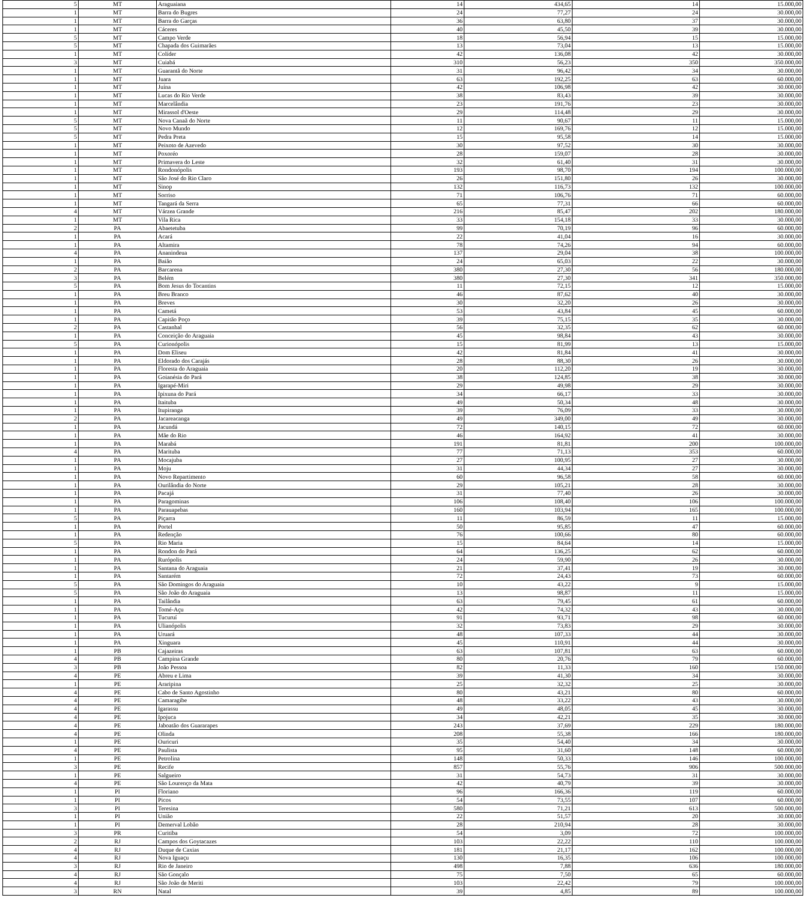| 5 | MT | Araguaiana | 14 | 434,65 | 14 | 15.000,00 |
| 1 | MT | Barra do Bugres | 24 | 77,27 | 24 | 30.000,00 |
| 1 | MT | Barra do Garças | 36 | 63,80 | 37 | 30.000,00 |
| 1 | MT | Cáceres | 40 | 45,50 | 39 | 30.000,00 |
| 5 | MT | Campo Verde | 18 | 56,94 | 15 | 15.000,00 |
| 5 | MT | Chapada dos Guimarães | 13 | 73,04 | 13 | 15.000,00 |
| 1 | MT | Colíder | 42 | 136,08 | 42 | 30.000,00 |
| 3 | MT | Cuiabá | 310 | 56,23 | 350 | 350.000,00 |
| 1 | MT | Guarantã do Norte | 31 | 96,42 | 34 | 30.000,00 |
| 1 | MT | Juara | 63 | 192,25 | 63 | 60.000,00 |
| 1 | MT | Juína | 42 | 106,98 | 42 | 30.000,00 |
| 1 | MT | Lucas do Rio Verde | 38 | 83,43 | 39 | 30.000,00 |
| 1 | MT | Marcelândia | 23 | 191,76 | 23 | 30.000,00 |
| 1 | MT | Mirassol d'Oeste | 29 | 114,48 | 29 | 30.000,00 |
| 5 | MT | Nova Canaã do Norte | 11 | 90,67 | 11 | 15.000,00 |
| 5 | MT | Novo Mundo | 12 | 169,76 | 12 | 15.000,00 |
| 5 | MT | Pedra Preta | 15 | 95,58 | 14 | 15.000,00 |
| 1 | MT | Peixoto de Azevedo | 30 | 97,52 | 30 | 30.000,00 |
| 1 | MT | Poxoréo | 28 | 159,07 | 28 | 30.000,00 |
| 1 | MT | Primavera do Leste | 32 | 61,40 | 31 | 30.000,00 |
| 1 | MT | Rondonópolis | 193 | 98,70 | 194 | 100.000,00 |
| 1 | MT | São José do Rio Claro | 26 | 151,80 | 26 | 30.000,00 |
| 1 | MT | Sinop | 132 | 116,73 | 132 | 100.000,00 |
| 1 | MT | Sorriso | 71 | 106,76 | 71 | 60.000,00 |
| 1 | MT | Tangará da Serra | 65 | 77,31 | 66 | 60.000,00 |
| 4 | MT | Várzea Grande | 216 | 85,47 | 202 | 180.000,00 |
| 1 | MT | Vila Rica | 33 | 154,18 | 33 | 30.000,00 |
| 2 | PA | Abaetetuba | 99 | 70,19 | 96 | 60.000,00 |
| 1 | PA | Acará | 22 | 41,04 | 16 | 30.000,00 |
| 1 | PA | Altamira | 78 | 74,26 | 94 | 60.000,00 |
| 4 | PA | Ananindeua | 137 | 29,04 | 38 | 100.000,00 |
| 1 | PA | Baião | 24 | 65,03 | 22 | 30.000,00 |
| 2 | PA | Barcarena | 380 | 27,30 | 56 | 180.000,00 |
| 3 | PA | Belém | 380 | 27,30 | 341 | 350.000,00 |
| 5 | PA | Bom Jesus do Tocantins | 11 | 72,15 | 12 | 15.000,00 |
| 1 | PA | Breu Branco | 46 | 87,62 | 40 | 30.000,00 |
| 1 | PA | Breves | 30 | 32,20 | 26 | 30.000,00 |
| 1 | PA | Cametá | 53 | 43,84 | 45 | 60.000,00 |
| 1 | PA | Capitão Poço | 39 | 75,15 | 35 | 30.000,00 |
| 2 | PA | Castanhal | 56 | 32,35 | 62 | 60.000,00 |
| 1 | PA | Conceição do Araguaia | 45 | 98,84 | 43 | 30.000,00 |
| 5 | PA | Curionópolis | 15 | 81,99 | 13 | 15.000,00 |
| 1 | PA | Dom Eliseu | 42 | 81,84 | 41 | 30.000,00 |
| 1 | PA | Eldorado dos Carajás | 28 | 88,30 | 26 | 30.000,00 |
| 1 | PA | Floresta do Araguaia | 20 | 112,20 | 19 | 30.000,00 |
| 1 | PA | Goianésia do Pará | 38 | 124,85 | 38 | 30.000,00 |
| 1 | PA | Igarapé-Miri | 29 | 49,98 | 29 | 30.000,00 |
| 1 | PA | Ipixuna do Pará | 34 | 66,17 | 33 | 30.000,00 |
| 1 | PA | Itaituba | 49 | 50,34 | 48 | 30.000,00 |
| 1 | PA | Itupiranga | 39 | 76,09 | 33 | 30.000,00 |
| 2 | PA | Jacareacanga | 49 | 349,00 | 49 | 30.000,00 |
| 1 | PA | Jacundá | 72 | 140,15 | 72 | 60.000,00 |
| 1 | PA | Mãe do Rio | 46 | 164,92 | 41 | 30.000,00 |
| 1 | PA | Marabá | 191 | 81,81 | 200 | 100.000,00 |
| 4 | PA | Marituba | 77 | 71,13 | 353 | 60.000,00 |
| 1 | PA | Mocajuba | 27 | 100,95 | 27 | 30.000,00 |
| 1 | PA | Moju | 31 | 44,34 | 27 | 30.000,00 |
| 1 | PA | Novo Repartimento | 60 | 96,58 | 58 | 60.000,00 |
| 1 | PA | Ourilândia do Norte | 29 | 105,21 | 28 | 30.000,00 |
| 1 | PA | Pacajá | 31 | 77,40 | 26 | 30.000,00 |
| 1 | PA | Paragominas | 106 | 108,40 | 106 | 100.000,00 |
| 1 | PA | Parauapebas | 160 | 103,94 | 165 | 100.000,00 |
| 5 | PA | Piçarra | 11 | 86,59 | 11 | 15.000,00 |
| 1 | PA | Portel | 50 | 95,85 | 47 | 60.000,00 |
| 1 | PA | Redenção | 76 | 100,66 | 80 | 60.000,00 |
| 5 | PA | Rio Maria | 15 | 84,64 | 14 | 15.000,00 |
| 1 | PA | Rondon do Pará | 64 | 136,25 | 62 | 60.000,00 |
| 1 | PA | Rurópolis | 24 | 59,90 | 26 | 30.000,00 |
| 1 | PA | Santana do Araguaia | 21 | 37,41 | 19 | 30.000,00 |
| 1 | PA | Santarém | 72 | 24,43 | 73 | 60.000,00 |
| 5 | PA | São Domingos do Araguaia | 10 | 43,22 | 9 | 15.000,00 |
| 5 | PA | São João do Araguaia | 13 | 98,87 | 11 | 15.000,00 |
| 1 | PA | Tailândia | 63 | 79,45 | 61 | 60.000,00 |
| 1 | PA | Tomé-Açu | 42 | 74,32 | 43 | 30.000,00 |
| 1 | PA | Tucuruí | 91 | 93,71 | 98 | 60.000,00 |
| 1 | PA | Ulianópolis | 32 | 73,83 | 29 | 30.000,00 |
| 1 | PA | Uruará | 48 | 107,33 | 44 | 30.000,00 |
| 1 | PA | Xinguara | 45 | 110,91 | 44 | 30.000,00 |
| 1 | PB | Cajazeiras | 63 | 107,81 | 63 | 60.000,00 |
| 4 | PB | Campina Grande | 80 | 20,76 | 79 | 60.000,00 |
| 3 | PB | João Pessoa | 82 | 11,33 | 160 | 150.000,00 |
| 4 | PE | Abreu e Lima | 39 | 41,30 | 34 | 30.000,00 |
| 1 | PE | Araripina | 25 | 32,32 | 25 | 30.000,00 |
| 4 | PE | Cabo de Santo Agostinho | 80 | 43,21 | 80 | 60.000,00 |
| 4 | PE | Camaragibe | 48 | 33,22 | 43 | 30.000,00 |
| 4 | PE | Igarassu | 49 | 48,05 | 45 | 30.000,00 |
| 4 | PE | Ipojuca | 34 | 42,21 | 35 | 30.000,00 |
| 4 | PE | Jaboatão dos Guararapes | 243 | 37,69 | 229 | 180.000,00 |
| 4 | PE | Olinda | 208 | 55,38 | 166 | 180.000,00 |
| 1 | PE | Ouricuri | 35 | 54,40 | 34 | 30.000,00 |
| 4 | PE | Paulista | 95 | 31,60 | 148 | 60.000,00 |
| 1 | PE | Petrolina | 148 | 50,33 | 146 | 100.000,00 |
| 3 | PE | Recife | 857 | 55,76 | 906 | 500.000,00 |
| 1 | PE | Salgueiro | 31 | 54,73 | 31 | 30.000,00 |
| 4 | PE | São Lourenço da Mata | 42 | 40,79 | 39 | 30.000,00 |
| 1 | PI | Floriano | 96 | 166,36 | 119 | 60.000,00 |
| 1 | PI | Picos | 54 | 73,55 | 107 | 60.000,00 |
| 3 | PI | Teresina | 580 | 71,21 | 613 | 500.000,00 |
| 1 | PI | União | 22 | 51,57 | 20 | 30.000,00 |
| 1 | PI | Demerval Lobão | 28 | 210,94 | 28 | 30.000,00 |
| 3 | PR | Curitiba | 54 | 3,09 | 72 | 100.000,00 |
| 2 | RJ | Campos dos Goytacazes | 103 | 22,22 | 110 | 100.000,00 |
| 4 | RJ | Duque de Caxias | 181 | 21,17 | 162 | 100.000,00 |
| 4 | RJ | Nova Iguaçu | 130 | 16,35 | 106 | 100.000,00 |
| 3 | RJ | Rio de Janeiro | 498 | 7,88 | 636 | 180.000,00 |
| 4 | RJ | São Gonçalo | 75 | 7,50 | 65 | 60.000,00 |
| 4 | RJ | São João de Meriti | 103 | 22,42 | 79 | 100.000,00 |
| 3 | RN | Natal | 39 | 4,85 | 89 | 100.000,00 |